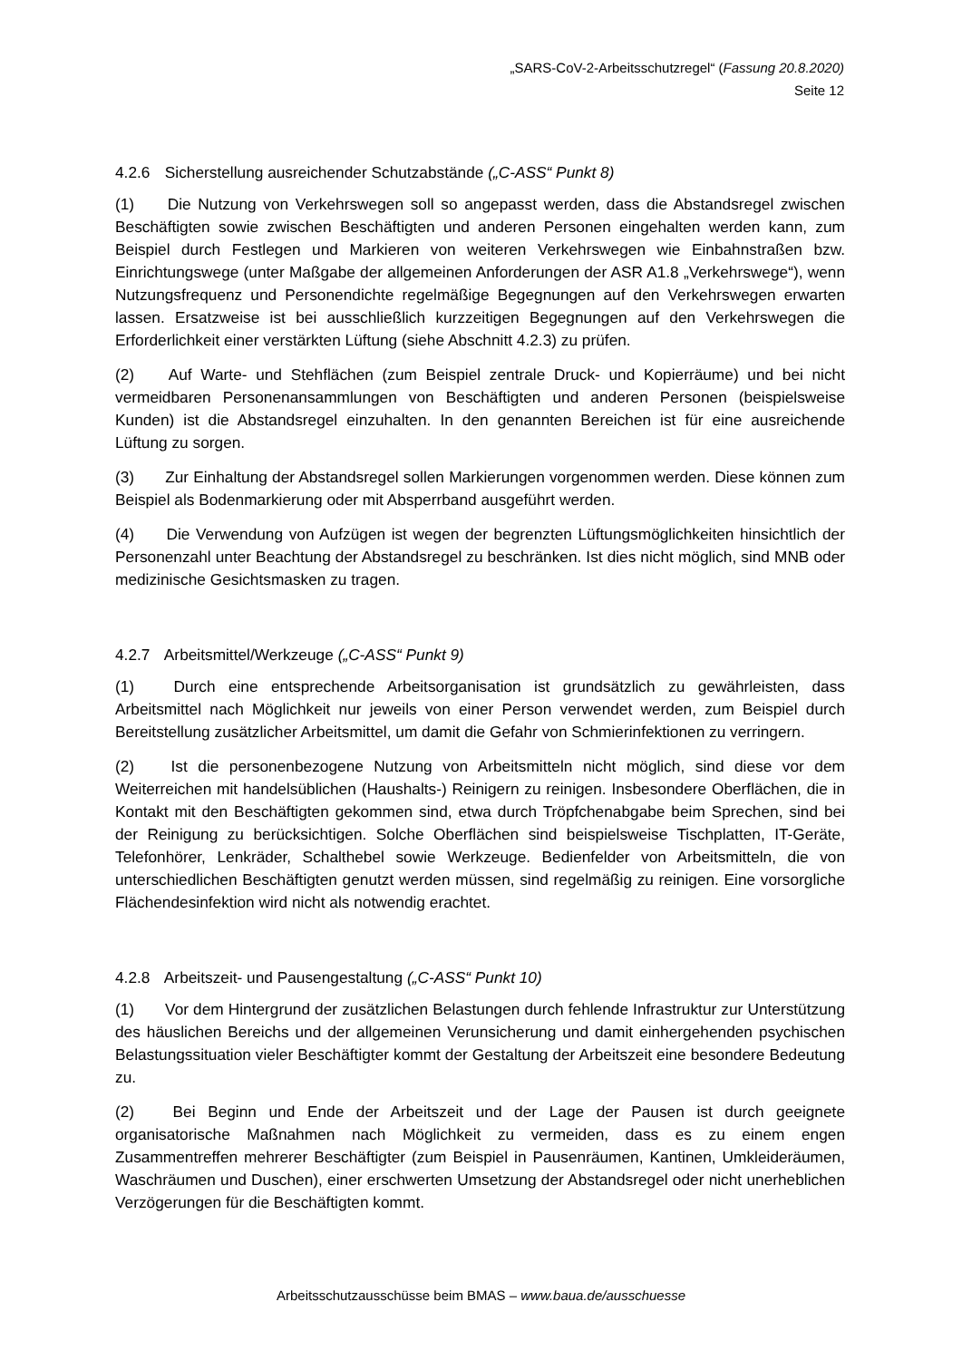„SARS-CoV-2-Arbeitsschutzregel“ (Fassung 20.8.2020)
Seite 12
4.2.6 Sicherstellung ausreichender Schutzabstände („C-ASS“ Punkt 8)
(1) Die Nutzung von Verkehrswegen soll so angepasst werden, dass die Abstandsregel zwischen Beschäftigten sowie zwischen Beschäftigten und anderen Personen eingehalten werden kann, zum Beispiel durch Festlegen und Markieren von weiteren Verkehrswegen wie Einbahnstraßen bzw. Einrichtungswege (unter Maßgabe der allgemeinen Anforderungen der ASR A1.8 „Verkehrswege“), wenn Nutzungsfrequenz und Personendichte regelmäßige Begegnungen auf den Verkehrswegen erwarten lassen. Ersatzweise ist bei ausschließlich kurzzeitigen Begegnungen auf den Verkehrswegen die Erforderlichkeit einer verstärkten Lüftung (siehe Abschnitt 4.2.3) zu prüfen.
(2) Auf Warte- und Stehflächen (zum Beispiel zentrale Druck- und Kopierräume) und bei nicht vermeidbaren Personenansammlungen von Beschäftigten und anderen Personen (beispielsweise Kunden) ist die Abstandsregel einzuhalten. In den genannten Bereichen ist für eine ausreichende Lüftung zu sorgen.
(3) Zur Einhaltung der Abstandsregel sollen Markierungen vorgenommen werden. Diese können zum Beispiel als Bodenmarkierung oder mit Absperrband ausgeführt werden.
(4) Die Verwendung von Aufzügen ist wegen der begrenzten Lüftungsmöglichkeiten hinsichtlich der Personenzahl unter Beachtung der Abstandsregel zu beschränken. Ist dies nicht möglich, sind MNB oder medizinische Gesichtsmasken zu tragen.
4.2.7 Arbeitsmittel/Werkzeuge („C-ASS“ Punkt 9)
(1) Durch eine entsprechende Arbeitsorganisation ist grundsätzlich zu gewährleisten, dass Arbeitsmittel nach Möglichkeit nur jeweils von einer Person verwendet werden, zum Beispiel durch Bereitstellung zusätzlicher Arbeitsmittel, um damit die Gefahr von Schmierinfektionen zu verringern.
(2) Ist die personenbezogene Nutzung von Arbeitsmitteln nicht möglich, sind diese vor dem Weiterreichen mit handelsüblichen (Haushalts-) Reinigern zu reinigen. Insbesondere Oberflächen, die in Kontakt mit den Beschäftigten gekommen sind, etwa durch Tröpfchenabgabe beim Sprechen, sind bei der Reinigung zu berücksichtigen. Solche Oberflächen sind beispielsweise Tischplatten, IT-Geräte, Telefonhörer, Lenkräder, Schalthebel sowie Werkzeuge. Bedienfelder von Arbeitsmitteln, die von unterschiedlichen Beschäftigten genutzt werden müssen, sind regelmäßig zu reinigen. Eine vorsorgliche Flächendesinfektion wird nicht als notwendig erachtet.
4.2.8 Arbeitszeit- und Pausengestaltung („C-ASS“ Punkt 10)
(1) Vor dem Hintergrund der zusätzlichen Belastungen durch fehlende Infrastruktur zur Unterstützung des häuslichen Bereichs und der allgemeinen Verunsicherung und damit einhergehenden psychischen Belastungssituation vieler Beschäftigter kommt der Gestaltung der Arbeitszeit eine besondere Bedeutung zu.
(2) Bei Beginn und Ende der Arbeitszeit und der Lage der Pausen ist durch geeignete organisatorische Maßnahmen nach Möglichkeit zu vermeiden, dass es zu einem engen Zusammentreffen mehrerer Beschäftigter (zum Beispiel in Pausenräumen, Kantinen, Umkleideräumen, Waschräumen und Duschen), einer erschwerten Umsetzung der Abstandsregel oder nicht unerheblichen Verzögerungen für die Beschäftigten kommt.
Arbeitsschutzausschüsse beim BMAS – www.baua.de/ausschuesse